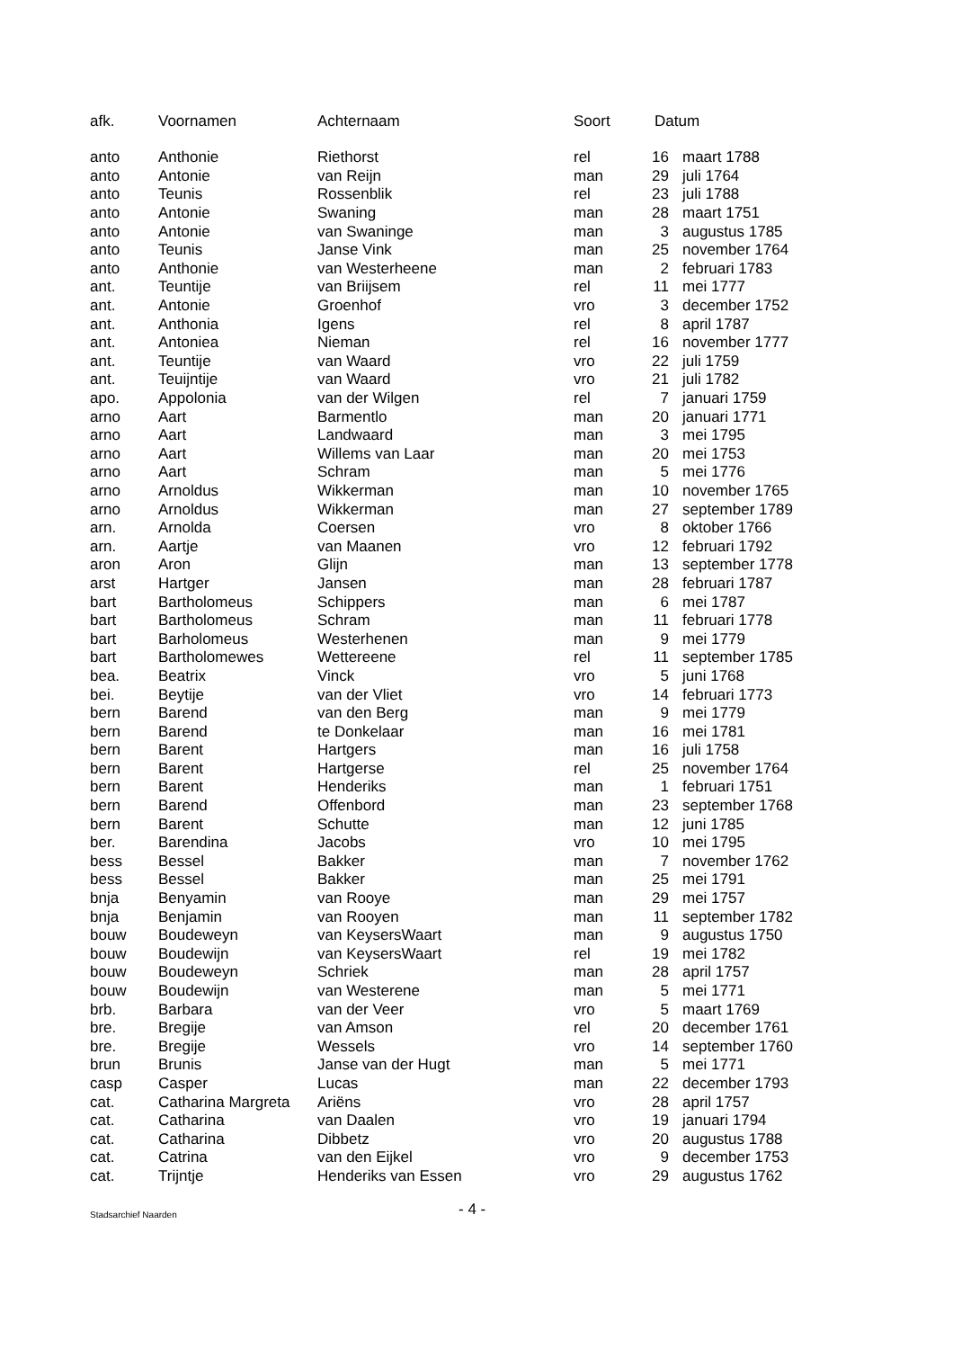| afk. | Voornamen | Achternaam | Soort | Datum | |
| --- | --- | --- | --- | --- | --- |
| anto | Anthonie | Riethorst | rel | 16 | maart 1788 |
| anto | Antonie | van Reijn | man | 29 | juli 1764 |
| anto | Teunis | Rossenblik | rel | 23 | juli 1788 |
| anto | Antonie | Swaning | man | 28 | maart 1751 |
| anto | Antonie | van Swaninge | man | 3 | augustus 1785 |
| anto | Teunis | Janse Vink | man | 25 | november 1764 |
| anto | Anthonie | van Westerheene | man | 2 | februari 1783 |
| ant. | Teuntije | van Briijsem | rel | 11 | mei 1777 |
| ant. | Antonie | Groenhof | vro | 3 | december 1752 |
| ant. | Anthonia | Igens | rel | 8 | april 1787 |
| ant. | Antoniea | Nieman | rel | 16 | november 1777 |
| ant. | Teuntije | van Waard | vro | 22 | juli 1759 |
| ant. | Teuijntije | van Waard | vro | 21 | juli 1782 |
| apo. | Appolonia | van der Wilgen | rel | 7 | januari 1759 |
| arno | Aart | Barmentlo | man | 20 | januari 1771 |
| arno | Aart | Landwaard | man | 3 | mei 1795 |
| arno | Aart | Willems van Laar | man | 20 | mei 1753 |
| arno | Aart | Schram | man | 5 | mei 1776 |
| arno | Arnoldus | Wikkerman | man | 10 | november 1765 |
| arno | Arnoldus | Wikkerman | man | 27 | september 1789 |
| arn. | Arnolda | Coersen | vro | 8 | oktober 1766 |
| arn. | Aartje | van Maanen | vro | 12 | februari 1792 |
| aron | Aron | Glijn | man | 13 | september 1778 |
| arst | Hartger | Jansen | man | 28 | februari 1787 |
| bart | Bartholomeus | Schippers | man | 6 | mei 1787 |
| bart | Bartholomeus | Schram | man | 11 | februari 1778 |
| bart | Barholomeus | Westerhenen | man | 9 | mei 1779 |
| bart | Bartholomewes | Wettereene | rel | 11 | september 1785 |
| bea. | Beatrix | Vinck | vro | 5 | juni 1768 |
| bei. | Beytije | van der Vliet | vro | 14 | februari 1773 |
| bern | Barend | van den Berg | man | 9 | mei 1779 |
| bern | Barend | te Donkelaar | man | 16 | mei 1781 |
| bern | Barent | Hartgers | man | 16 | juli 1758 |
| bern | Barent | Hartgerse | rel | 25 | november 1764 |
| bern | Barent | Henderiks | man | 1 | februari 1751 |
| bern | Barend | Offenbord | man | 23 | september 1768 |
| bern | Barent | Schutte | man | 12 | juni 1785 |
| ber. | Barendina | Jacobs | vro | 10 | mei 1795 |
| bess | Bessel | Bakker | man | 7 | november 1762 |
| bess | Bessel | Bakker | man | 25 | mei 1791 |
| bnja | Benyamin | van Rooye | man | 29 | mei 1757 |
| bnja | Benjamin | van Rooyen | man | 11 | september 1782 |
| bouw | Boudeweyn | van KeysersWaart | man | 9 | augustus 1750 |
| bouw | Boudewijn | van KeysersWaart | rel | 19 | mei 1782 |
| bouw | Boudeweyn | Schriek | man | 28 | april 1757 |
| bouw | Boudewijn | van Westerene | man | 5 | mei 1771 |
| brb. | Barbara | van der Veer | vro | 5 | maart 1769 |
| bre. | Bregije | van Amson | rel | 20 | december 1761 |
| bre. | Bregije | Wessels | vro | 14 | september 1760 |
| brun | Brunis | Janse van der Hugt | man | 5 | mei 1771 |
| casp | Casper | Lucas | man | 22 | december 1793 |
| cat. | Catharina Margreta | Ariëns | vro | 28 | april 1757 |
| cat. | Catharina | van Daalen | vro | 19 | januari 1794 |
| cat. | Catharina | Dibbetz | vro | 20 | augustus 1788 |
| cat. | Catrina | van den Eijkel | vro | 9 | december 1753 |
| cat. | Trijntje | Henderiks van Essen | vro | 29 | augustus 1762 |
Stadsarchief Naarden - 4 -